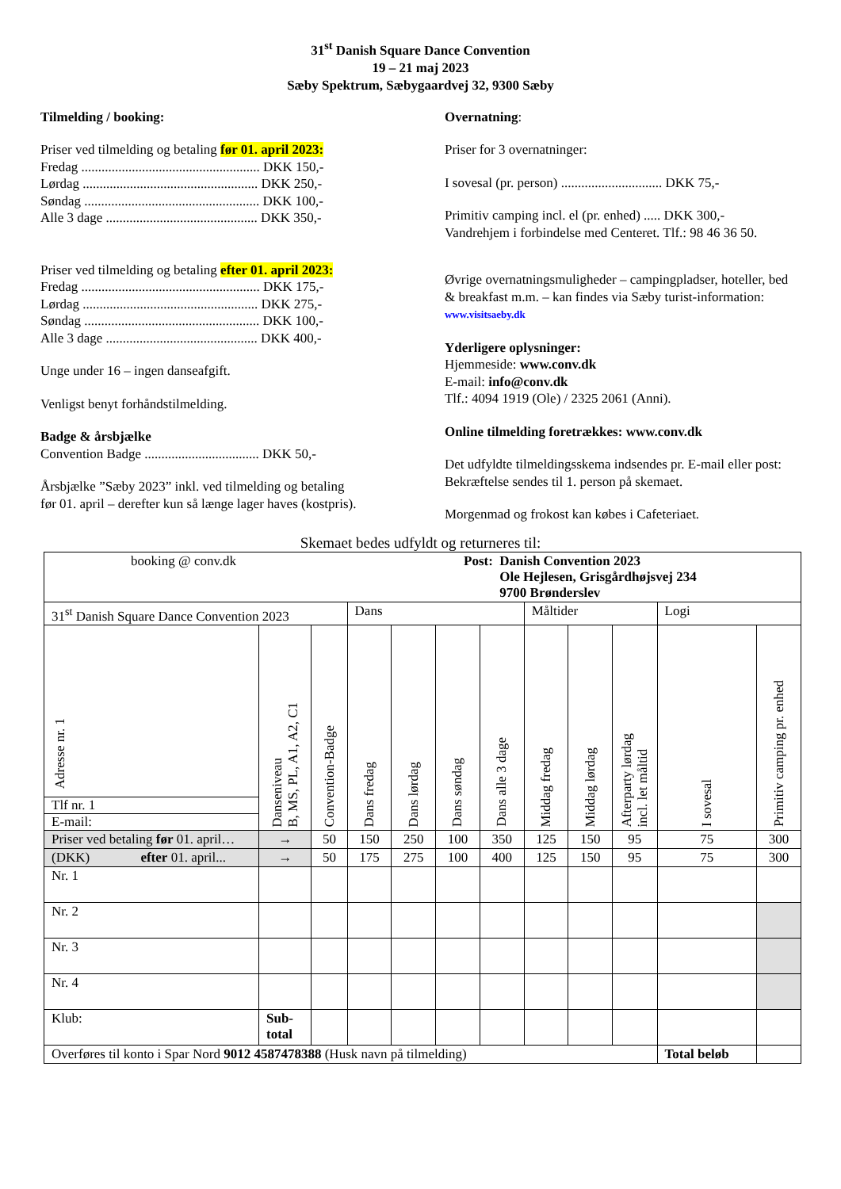31<sup>st</sup> Danish Square Dance Convention
19 – 21 maj 2023
Sæby Spektrum, Sæbygaardvej 32, 9300 Sæby
Tilmelding / booking:
Priser ved tilmelding og betaling før 01. april 2023:
Fredag ..................................................... DKK 150,-
Lørdag .................................................... DKK 250,-
Søndag .................................................... DKK 100,-
Alle 3 dage ............................................. DKK 350,-
Priser ved tilmelding og betaling efter 01. april 2023:
Fredag ..................................................... DKK 175,-
Lørdag .................................................... DKK 275,-
Søndag .................................................... DKK 100,-
Alle 3 dage ............................................. DKK 400,-
Unge under 16 – ingen danseafgift.
Venligst benyt forhåndstilmelding.
Badge & årsbjælke
Convention Badge .................................. DKK 50,-
Årsbjælke ”Sæby 2023” inkl. ved tilmelding og betaling
før 01. april – derefter kun så længe lager haves (kostpris).
Overnatning:
Priser for 3 overnatninger:
I sovesal (pr. person) .............................. DKK 75,-
Primitiv camping incl. el (pr. enhed) ..... DKK 300,-
Vandrehjem i forbindelse med Centeret. Tlf.: 98 46 36 50.
Øvrige overnatningsmuligheder – campingpladser, hoteller, bed & breakfast m.m. – kan findes via Sæby turist-information: www.visitsaeby.dk
Yderligere oplysninger:
Hjemmeside: www.conv.dk
E-mail: info@conv.dk
Tlf.: 4094 1919 (Ole) / 2325 2061 (Anni).
Online tilmelding foretrækkes: www.conv.dk
Det udfyldte tilmeldingsskema indsendes pr. E-mail eller post: Bekræftelse sendes til 1. person på skemaet.
Morgenmad og frokost kan købes i Cafeteriaet.
Skemaet bedes udfyldt og returneres til:
| booking @ conv.dk Post: Danish Convention 2023 Ole Hejlesen, Grisgårdhøjsvej 234 9700 Brønderslev | | | | | | | | | | | |
| 31<sup>st</sup> Danish Square Dance Convention 2023 | | | Dans | | | | Måltider | | | Logi | |
| Adresse nr. 1 Tlf nr. 1 E-mail: | Danseniveau B, MS, PL, A1, A2, C1 | Convention-Badge | Dans fredag | Dans lørdag | Dans søndag | Dans alle 3 dage | Middag fredag | Middag lørdag | Afterparty lørdag incl. let måltid | I sovesal | Primitiv camping pr. enhed |
| Priser ved betaling før 01. april… | → | 50 | 150 | 250 | 100 | 350 | 125 | 150 | 95 | 75 | 300 |
| (DKK) efter 01. april... | → | 50 | 175 | 275 | 100 | 400 | 125 | 150 | 95 | 75 | 300 |
| Nr. 1 | | | | | | | | | | | |
| Nr. 2 | | | | | | | | | | | |
| Nr. 3 | | | | | | | | | | | |
| Nr. 4 | | | | | | | | | | | |
| Klub: | Sub- total | | | | | | | | | | |
| Overføres til konto i Spar Nord 9012 4587478388 (Husk navn på tilmelding) | | | | | | | | | | Total beløb | |